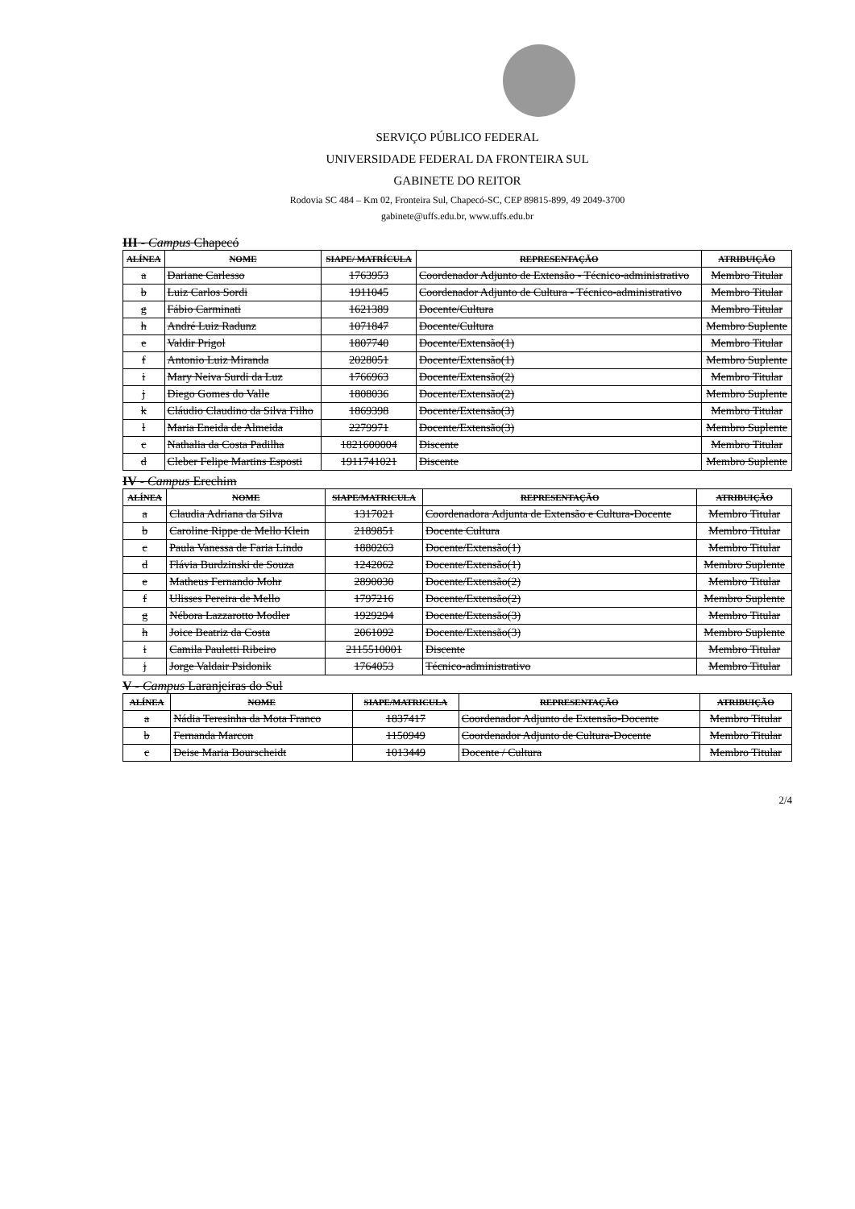SERVIÇO PÚBLICO FEDERAL
UNIVERSIDADE FEDERAL DA FRONTEIRA SUL
GABINETE DO REITOR
Rodovia SC 484 – Km 02, Fronteira Sul, Chapecó-SC, CEP 89815-899, 49 2049-3700
gabinete@uffs.edu.br, www.uffs.edu.br
III - Campus Chapecó
| ALÍNEA | NOME | SIAPE/ MATRÍCULA | REPRESENTAÇÃO | ATRIBUIÇÃO |
| --- | --- | --- | --- | --- |
| a | Dariane Carlesso | 1763953 | Coordenador Adjunto de Extensão - Técnico-administrativo | Membro Titular |
| b | Luiz Carlos Sordi | 1911045 | Coordenador Adjunto de Cultura - Técnico-administrativo | Membro Titular |
| g | Fábio Carminati | 1621389 | Docente/Cultura | Membro Titular |
| h | André Luiz Radunz | 1071847 | Docente/Cultura | Membro Suplente |
| e | Valdir Prigol | 1807740 | Docente/Extensão(1) | Membro Titular |
| f | Antonio Luiz Miranda | 2028051 | Docente/Extensão(1) | Membro Suplente |
| i | Mary Neiva Surdi da Luz | 1766963 | Docente/Extensão(2) | Membro Titular |
| j | Diego Gomes do Valle | 1808036 | Docente/Extensão(2) | Membro Suplente |
| k | Cláudio Claudino da Silva Filho | 1869398 | Docente/Extensão(3) | Membro Titular |
| l | Maria Eneida de Almeida | 2279971 | Docente/Extensão(3) | Membro Suplente |
| c | Nathalia da Costa Padilha | 1821600004 | Discente | Membro Titular |
| d | Cleber Felipe Martins Esposti | 1911741021 | Discente | Membro Suplente |
IV - Campus Erechim
| ALÍNEA | NOME | SIAPE/MATRICULA | REPRESENTAÇÃO | ATRIBUIÇÃO |
| --- | --- | --- | --- | --- |
| a | Claudia Adriana da Silva | 1317021 | Coordenadora Adjunta de Extensão e Cultura-Docente | Membro Titular |
| b | Caroline Rippe de Mello Klein | 2189851 | Docente Cultura | Membro Titular |
| c | Paula Vanessa de Faria Lindo | 1880263 | Docente/Extensão(1) | Membro Titular |
| d | Flávia Burdzinski de Souza | 1242062 | Docente/Extensão(1) | Membro Suplente |
| e | Matheus Fernando Mohr | 2890030 | Docente/Extensão(2) | Membro Titular |
| f | Ulisses Pereira de Mello | 1797216 | Docente/Extensão(2) | Membro Suplente |
| g | Nébora Lazzarotto Modler | 1929294 | Docente/Extensão(3) | Membro Titular |
| h | Joice Beatriz da Costa | 2061092 | Docente/Extensão(3) | Membro Suplente |
| i | Camila Pauletti Ribeiro | 2115510001 | Discente | Membro Titular |
| j | Jorge Valdair Psidonik | 1764053 | Técnico-administrativo | Membro Titular |
V - Campus Laranjeiras do Sul
| ALÍNEA | NOME | SIAPE/MATRICULA | REPRESENTAÇÃO | ATRIBUIÇÃO |
| --- | --- | --- | --- | --- |
| a | Nádia Teresinha da Mota Franco | 1837417 | Coordenador Adjunto de Extensão-Docente | Membro Titular |
| b | Fernanda Marcon | 1150949 | Coordenador Adjunto de Cultura-Docente | Membro Titular |
| c | Deise Maria Bourscheidt | 1013449 | Docente / Cultura | Membro Titular |
2/4